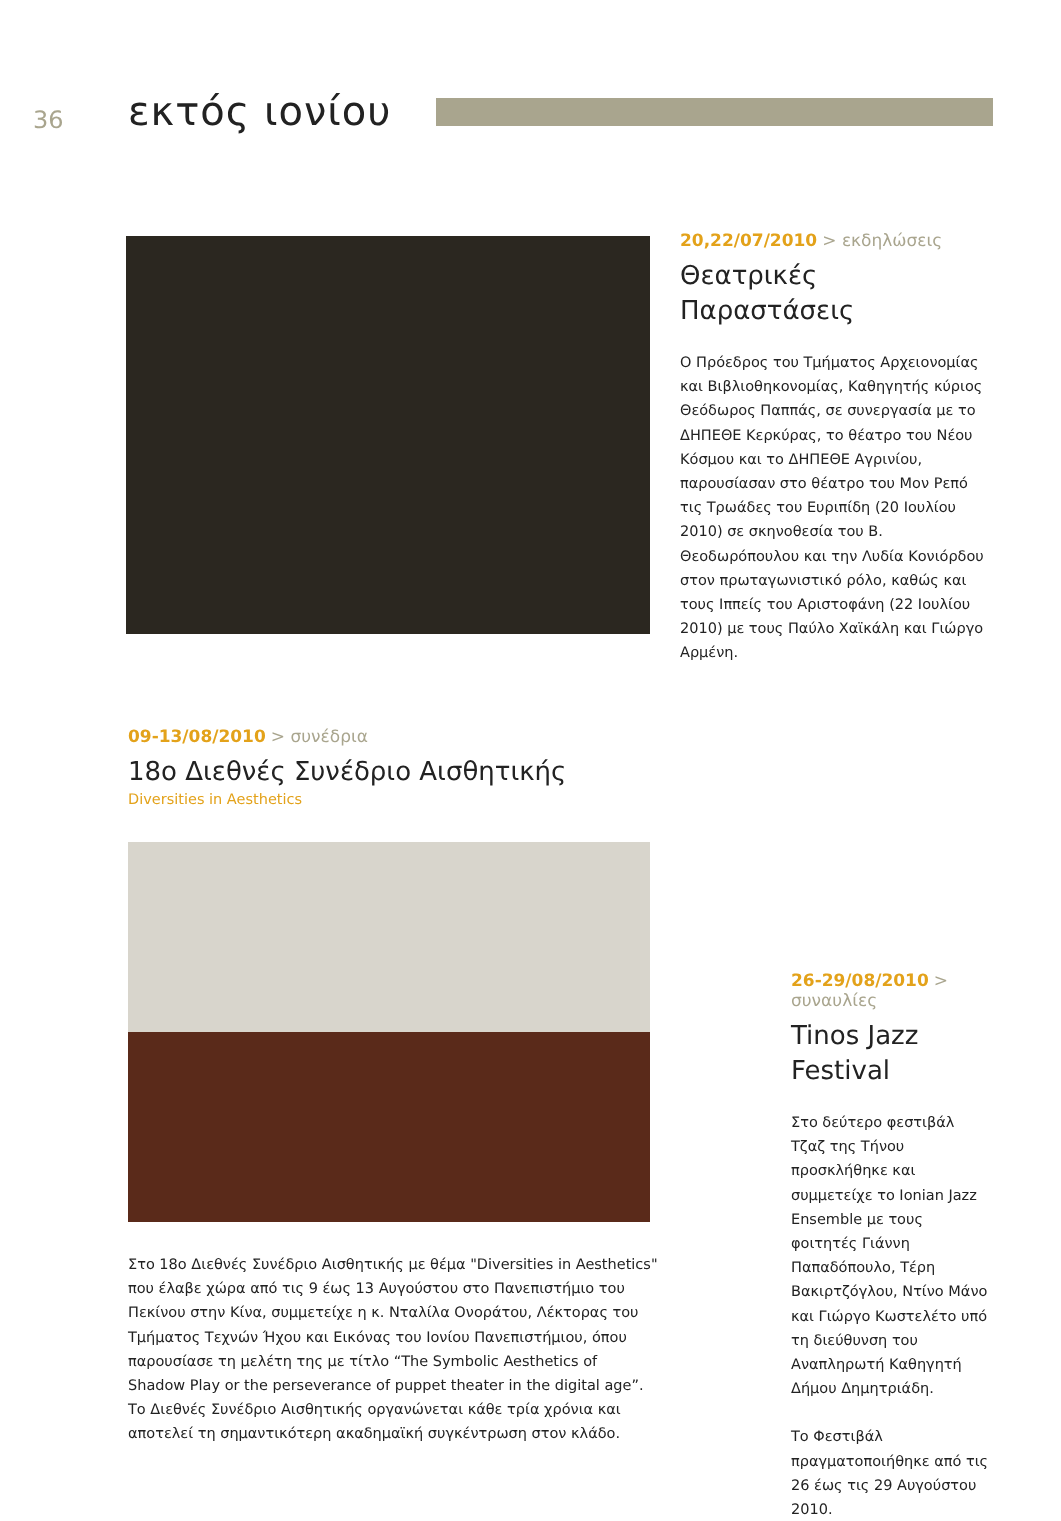36
εκτός ιονίου
20,22/07/2010 > εκδηλώσεις
Θεατρικές
Παραστάσεις
Ο Πρόεδρος του Τμήματος Αρχειονομίας και Βιβλιοθηκονομίας, Καθηγητής κύριος Θεόδωρος Παππάς, σε συνεργασία με το ΔΗΠΕΘΕ Κερκύρας, το θέατρο του Νέου Κόσμου και το ΔΗΠΕΘΕ Αγρινίου, παρουσίασαν στο θέατρο του Μον Ρεπό τις Τρωάδες του Ευριπίδη (20 Ιουλίου 2010) σε σκηνοθεσία του Β. Θεοδωρόπουλου και την Λυδία Κονιόρδου στον πρωταγωνιστικό ρόλο, καθώς και τους Ιππείς του Αριστοφάνη (22 Ιουλίου 2010) με τους Παύλο Χαϊκάλη και Γιώργο Αρμένη.
09-13/08/2010 > συνέδρια
18ο Διεθνές Συνέδριο Αισθητικής
Diversities in Aesthetics
Στο 18ο Διεθνές Συνέδριο Αισθητικής με θέμα "Diversities in Aesthetics" που έλαβε χώρα από τις 9 έως 13 Αυγούστου στο Πανεπιστήμιο του Πεκίνου στην Κίνα, συμμετείχε η κ. Νταλίλα Ονοράτου, Λέκτορας του Τμήματος Τεχνών Ήχου και Εικόνας του Ιονίου Πανεπιστήμιου, όπου παρουσίασε τη μελέτη της με τίτλο “The Symbolic Aesthetics of Shadow Play or the perseverance of puppet theater in the digital age”. Το Διεθνές Συνέδριο Αισθητικής οργανώνεται κάθε τρία χρόνια και αποτελεί τη σημαντικότερη ακαδημαϊκή συγκέντρωση στον κλάδο.
26-29/08/2010 > συναυλίες
Tinos Jazz
Festival
Στο δεύτερο φεστιβάλ Τζαζ της Τήνου προσκλήθηκε και συμμετείχε το Ionian Jazz Ensemble με τους φοιτητές Γιάννη Παπαδόπουλο, Τέρη Βακιρτζόγλου, Ντίνο Μάνο και Γιώργο Κωστελέτο υπό τη διεύθυνση του Αναπληρωτή Καθηγητή Δήμου Δημητριάδη.
Το Φεστιβάλ πραγματοποιήθηκε από τις 26 έως τις 29 Αυγούστου 2010.